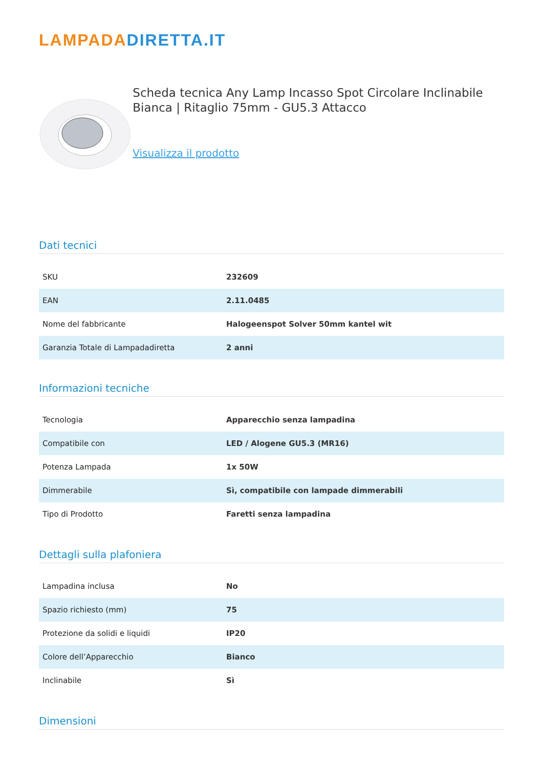LAMPADADIRETTA.IT
Scheda tecnica Any Lamp Incasso Spot Circolare Inclinabile Bianca | Ritaglio 75mm - GU5.3 Attacco
Visualizza il prodotto
Dati tecnici
| SKU | 232609 |
| EAN | 2.11.0485 |
| Nome del fabbricante | Halogeenspot Solver 50mm kantel wit |
| Garanzia Totale di Lampadadiretta | 2 anni |
Informazioni tecniche
| Tecnologia | Apparecchio senza lampadina |
| Compatibile con | LED / Alogene GU5.3 (MR16) |
| Potenza Lampada | 1x 50W |
| Dimmerabile | Sì, compatibile con lampade dimmerabili |
| Tipo di Prodotto | Faretti senza lampadina |
Dettagli sulla plafoniera
| Lampadina inclusa | No |
| Spazio richiesto (mm) | 75 |
| Protezione da solidi e liquidi | IP20 |
| Colore dell’Apparecchio | Bianco |
| Inclinabile | Sì |
Dimensioni